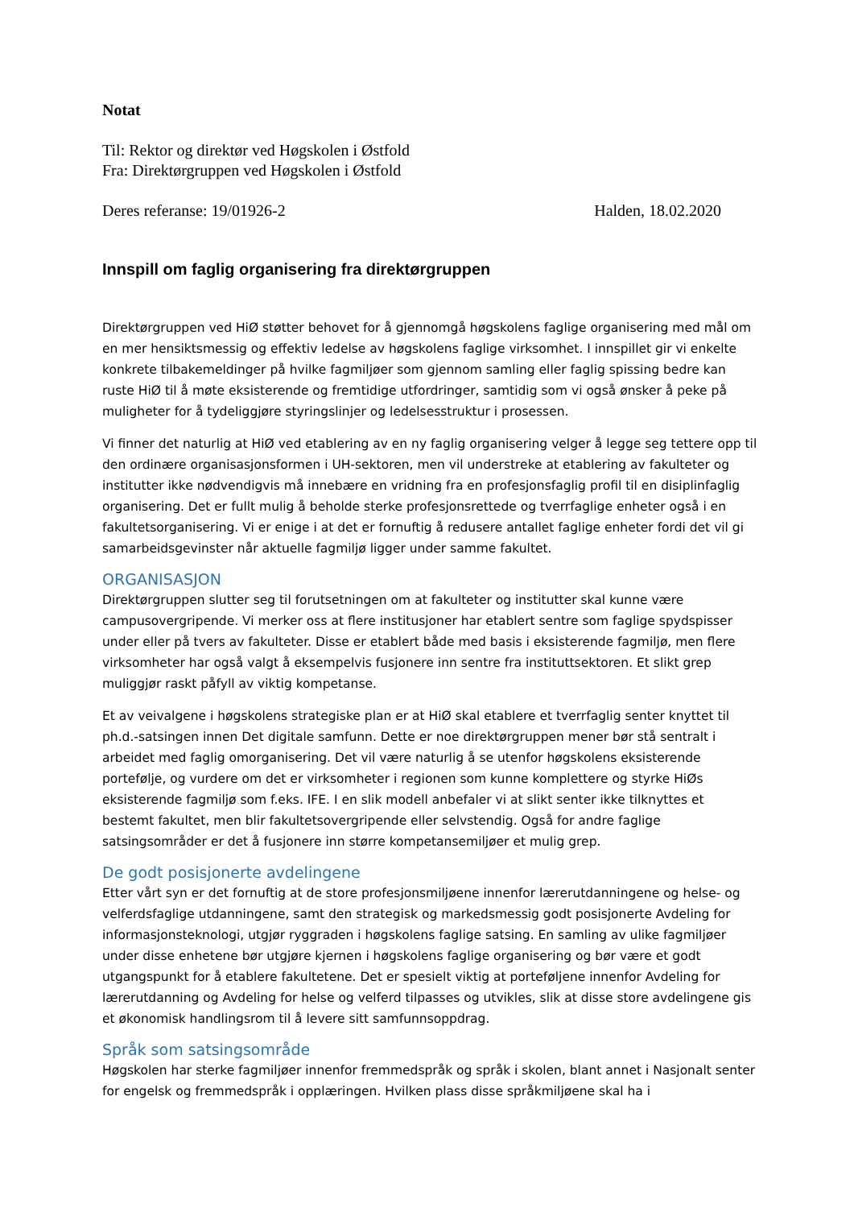Notat
Til: Rektor og direktør ved Høgskolen i Østfold
Fra: Direktørgruppen ved Høgskolen i Østfold
Deres referanse: 19/01926-2 Halden, 18.02.2020
Innspill om faglig organisering fra direktørgruppen
Direktørgruppen ved HiØ støtter behovet for å gjennomgå høgskolens faglige organisering med mål om en mer hensiktsmessig og effektiv ledelse av høgskolens faglige virksomhet. I innspillet gir vi enkelte konkrete tilbakemeldinger på hvilke fagmiljøer som gjennom samling eller faglig spissing bedre kan ruste HiØ til å møte eksisterende og fremtidige utfordringer, samtidig som vi også ønsker å peke på muligheter for å tydeliggjøre styringslinjer og ledelsesstruktur i prosessen.
Vi finner det naturlig at HiØ ved etablering av en ny faglig organisering velger å legge seg tettere opp til den ordinære organisasjonsformen i UH-sektoren, men vil understreke at etablering av fakulteter og institutter ikke nødvendigvis må innebære en vridning fra en profesjonsfaglig profil til en disiplinfaglig organisering. Det er fullt mulig å beholde sterke profesjonsrettede og tverrfaglige enheter også i en fakultetsorganisering. Vi er enige i at det er fornuftig å redusere antallet faglige enheter fordi det vil gi samarbeidsgevinster når aktuelle fagmiljø ligger under samme fakultet.
ORGANISASJON
Direktørgruppen slutter seg til forutsetningen om at fakulteter og institutter skal kunne være campusovergripende. Vi merker oss at flere institusjoner har etablert sentre som faglige spydspisser under eller på tvers av fakulteter. Disse er etablert både med basis i eksisterende fagmiljø, men flere virksomheter har også valgt å eksempelvis fusjonere inn sentre fra instituttsektoren. Et slikt grep muliggjør raskt påfyll av viktig kompetanse.
Et av veivalgene i høgskolens strategiske plan er at HiØ skal etablere et tverrfaglig senter knyttet til ph.d.-satsingen innen Det digitale samfunn. Dette er noe direktørgruppen mener bør stå sentralt i arbeidet med faglig omorganisering. Det vil være naturlig å se utenfor høgskolens eksisterende portefølje, og vurdere om det er virksomheter i regionen som kunne komplettere og styrke HiØs eksisterende fagmiljø som f.eks. IFE. I en slik modell anbefaler vi at slikt senter ikke tilknyttes et bestemt fakultet, men blir fakultetsovergripende eller selvstendig. Også for andre faglige satsingsområder er det å fusjonere inn større kompetansemiljøer et mulig grep.
De godt posisjonerte avdelingene
Etter vårt syn er det fornuftig at de store profesjonsmiljøene innenfor lærerutdanningene og helse- og velferdsfaglige utdanningene, samt den strategisk og markedsmessig godt posisjonerte Avdeling for informasjonsteknologi, utgjør ryggraden i høgskolens faglige satsing. En samling av ulike fagmiljøer under disse enhetene bør utgjøre kjernen i høgskolens faglige organisering og bør være et godt utgangspunkt for å etablere fakultetene. Det er spesielt viktig at porteføljene innenfor Avdeling for lærerutdanning og Avdeling for helse og velferd tilpasses og utvikles, slik at disse store avdelingene gis et økonomisk handlingsrom til å levere sitt samfunnsoppdrag.
Språk som satsingsområde
Høgskolen har sterke fagmiljøer innenfor fremmedspråk og språk i skolen, blant annet i Nasjonalt senter for engelsk og fremmedspråk i opplæringen. Hvilken plass disse språkmiljøene skal ha i